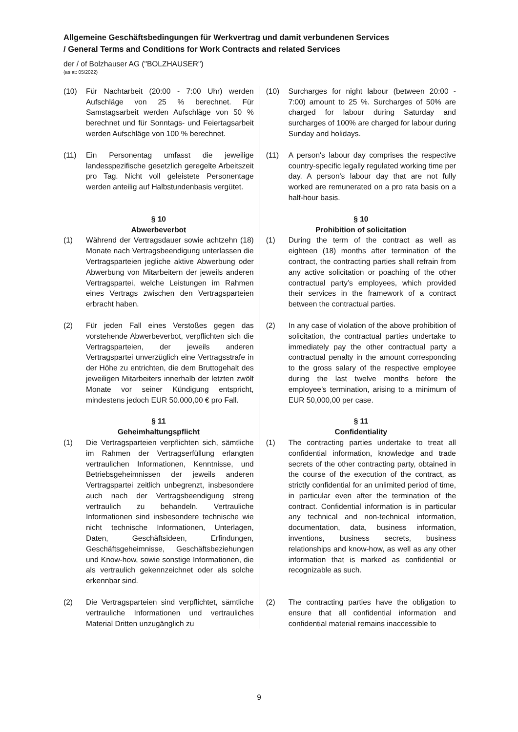Allgemeine Geschäftsbedingungen für Werkvertrag und damit verbundenen Services
/ General Terms and Conditions for Work Contracts and related Services
der / of Bolzhauser AG ("BOLZHAUSER")
(as at: 05/2022)
| (10) Für Nachtarbeit (20:00 - 7:00 Uhr) werden Aufschläge von 25 % berechnet. Für Samstagsarbeit werden Aufschläge von 50 % berechnet und für Sonntags- und Feiertagsarbeit werden Aufschläge von 100 % berechnet. | (10) Surcharges for night labour (between 20:00 - 7:00) amount to 25 %. Surcharges of 50% are charged for labour during Saturday and surcharges of 100% are charged for labour during Sunday and holidays. |
| (11) Ein Personentag umfasst die jeweilige landesspezifische gesetzlich geregelte Arbeitszeit pro Tag. Nicht voll geleistete Personentage werden anteilig auf Halbstundenbasis vergütet. | (11) A person's labour day comprises the respective country-specific legally regulated working time per day. A person's labour day that are not fully worked are remunerated on a pro rata basis on a half-hour basis. |
| § 10 Abwerbeverbot | § 10 Prohibition of solicitation |
| (1) Während der Vertragsdauer sowie achtzehn (18) Monate nach Vertragsbeendigung unterlassen die Vertragsparteien jegliche aktive Abwerbung oder Abwerbung von Mitarbeitern der jeweils anderen Vertragspartei, welche Leistungen im Rahmen eines Vertrags zwischen den Vertragsparteien erbracht haben. | (1) During the term of the contract as well as eighteen (18) months after termination of the contract, the contracting parties shall refrain from any active solicitation or poaching of the other contractual party’s employees, which provided their services in the framework of a contract between the contractual parties. |
| (2) Für jeden Fall eines Verstoßes gegen das vorstehende Abwerbeverbot, verpflichten sich die Vertragsparteien, der jeweils anderen Vertragspartei unverzüglich eine Vertragsstrafe in der Höhe zu entrichten, die dem Bruttogehalt des jeweiligen Mitarbeiters innerhalb der letzten zwölf Monate vor seiner Kündigung entspricht, mindestens jedoch EUR 50.000,00 € pro Fall. | (2) In any case of violation of the above prohibition of solicitation, the contractual parties undertake to immediately pay the other contractual party a contractual penalty in the amount corresponding to the gross salary of the respective employee during the last twelve months before the employee’s termination, arising to a minimum of EUR 50,000,00 per case. |
| § 11 Geheimhaltungspflicht | § 11 Confidentiality |
| (1) Die Vertragsparteien verpflichten sich, sämtliche im Rahmen der Vertragserfüllung erlangten vertraulichen Informationen, Kenntnisse, und Betriebsgeheimnissen der jeweils anderen Vertragspartei zeitlich unbegrenzt, insbesondere auch nach der Vertragsbeendigung streng vertraulich zu behandeln. Vertrauliche Informationen sind insbesondere technische wie nicht technische Informationen, Unterlagen, Daten, Geschäftsideen, Erfindungen, Geschäftsgeheimnisse, Geschäftsbeziehungen und Know-how, sowie sonstige Informationen, die als vertraulich gekennzeichnet oder als solche erkennbar sind. | (1) The contracting parties undertake to treat all confidential information, knowledge and trade secrets of the other contracting party, obtained in the course of the execution of the contract, as strictly confidential for an unlimited period of time, in particular even after the termination of the contract. Confidential information is in particular any technical and non-technical information, documentation, data, business information, inventions, business secrets, business relationships and know-how, as well as any other information that is marked as confidential or recognizable as such. |
| (2) Die Vertragsparteien sind verpflichtet, sämtliche vertrauliche Informationen und vertrauliches Material Dritten unzugänglich zu | (2) The contracting parties have the obligation to ensure that all confidential information and confidential material remains inaccessible to |
9